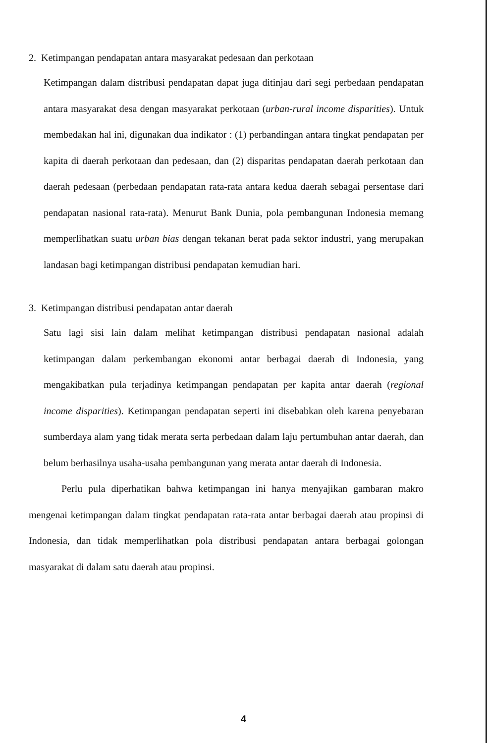2. Ketimpangan pendapatan antara masyarakat pedesaan dan perkotaan
Ketimpangan dalam distribusi pendapatan dapat juga ditinjau dari segi perbedaan pendapatan antara masyarakat desa dengan masyarakat perkotaan (urban-rural income disparities). Untuk membedakan hal ini, digunakan dua indikator : (1) perbandingan antara tingkat pendapatan per kapita di daerah perkotaan dan pedesaan, dan (2) disparitas pendapatan daerah perkotaan dan daerah pedesaan (perbedaan pendapatan rata-rata antara kedua daerah sebagai persentase dari pendapatan nasional rata-rata). Menurut Bank Dunia, pola pembangunan Indonesia memang memperlihatkan suatu urban bias dengan tekanan berat pada sektor industri, yang merupakan landasan bagi ketimpangan distribusi pendapatan kemudian hari.
3. Ketimpangan distribusi pendapatan antar daerah
Satu lagi sisi lain dalam melihat ketimpangan distribusi pendapatan nasional adalah ketimpangan dalam perkembangan ekonomi antar berbagai daerah di Indonesia, yang mengakibatkan pula terjadinya ketimpangan pendapatan per kapita antar daerah (regional income disparities). Ketimpangan pendapatan seperti ini disebabkan oleh karena penyebaran sumberdaya alam yang tidak merata serta perbedaan dalam laju pertumbuhan antar daerah, dan belum berhasilnya usaha-usaha pembangunan yang merata antar daerah di Indonesia.
Perlu pula diperhatikan bahwa ketimpangan ini hanya menyajikan gambaran makro mengenai ketimpangan dalam tingkat pendapatan rata-rata antar berbagai daerah atau propinsi di Indonesia, dan tidak memperlihatkan pola distribusi pendapatan antara berbagai golongan masyarakat di dalam satu daerah atau propinsi.
4